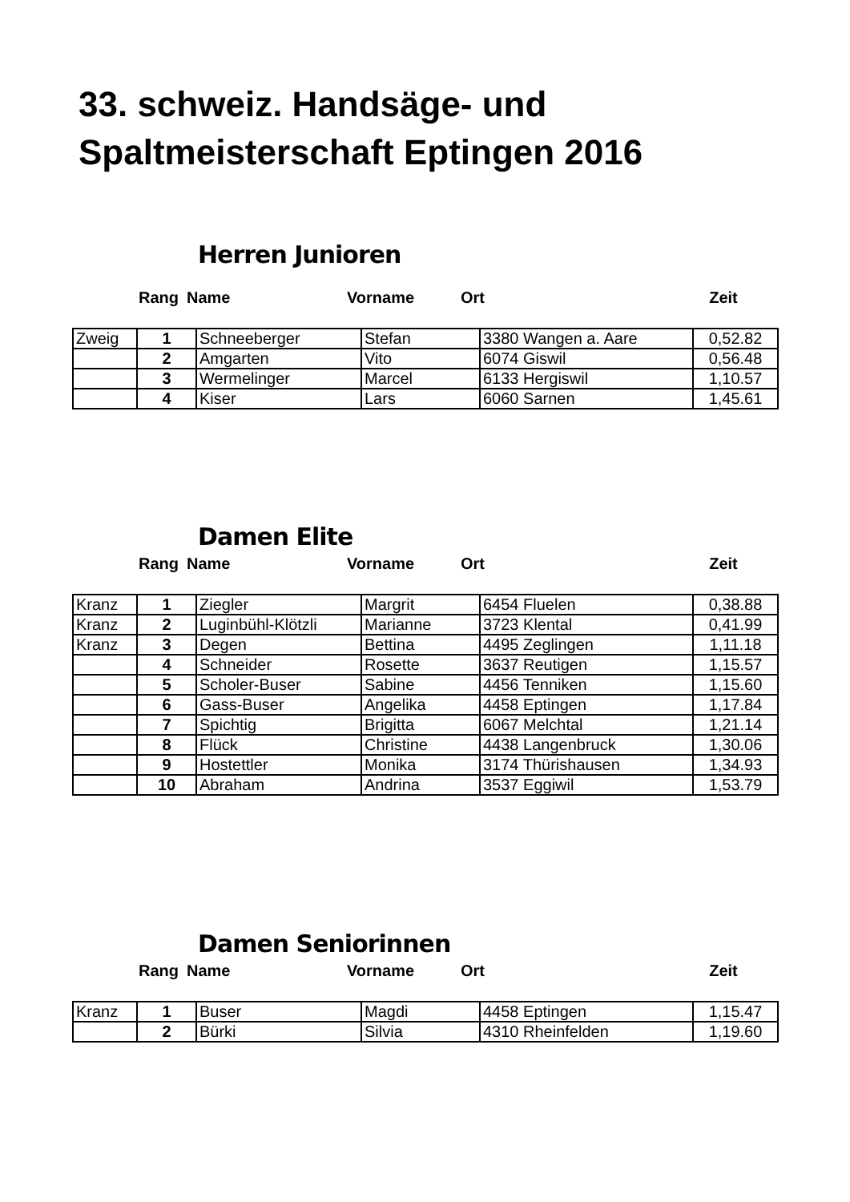33. schweiz. Handsäge- und
Spaltmeisterschaft Eptingen 2016
Herren Junioren
| | Rang | Name | Vorname | Ort | Zeit |
| --- | --- | --- | --- | --- | --- |
| Zweig | 1 | Schneeberger | Stefan | 3380 Wangen a. Aare | 0,52.82 |
| | 2 | Amgarten | Vito | 6074 Giswil | 0,56.48 |
| | 3 | Wermelinger | Marcel | 6133 Hergiswil | 1,10.57 |
| | 4 | Kiser | Lars | 6060 Sarnen | 1,45.61 |
Damen Elite
| | Rang | Name | Vorname | Ort | Zeit |
| --- | --- | --- | --- | --- | --- |
| Kranz | 1 | Ziegler | Margrit | 6454 Fluelen | 0,38.88 |
| Kranz | 2 | Luginbühl-Klötzli | Marianne | 3723 Klental | 0,41.99 |
| Kranz | 3 | Degen | Bettina | 4495 Zeglingen | 1,11.18 |
| | 4 | Schneider | Rosette | 3637 Reutigen | 1,15.57 |
| | 5 | Scholer-Buser | Sabine | 4456 Tenniken | 1,15.60 |
| | 6 | Gass-Buser | Angelika | 4458 Eptingen | 1,17.84 |
| | 7 | Spichtig | Brigitta | 6067 Melchtal | 1,21.14 |
| | 8 | Flück | Christine | 4438 Langenbruck | 1,30.06 |
| | 9 | Hostettler | Monika | 3174 Thürishausen | 1,34.93 |
| | 10 | Abraham | Andrina | 3537 Eggiwil | 1,53.79 |
Damen Seniorinnen
| | Rang | Name | Vorname | Ort | Zeit |
| --- | --- | --- | --- | --- | --- |
| Kranz | 1 | Buser | Magdi | 4458 Eptingen | 1,15.47 |
| | 2 | Bürki | Silvia | 4310 Rheinfelden | 1,19.60 |